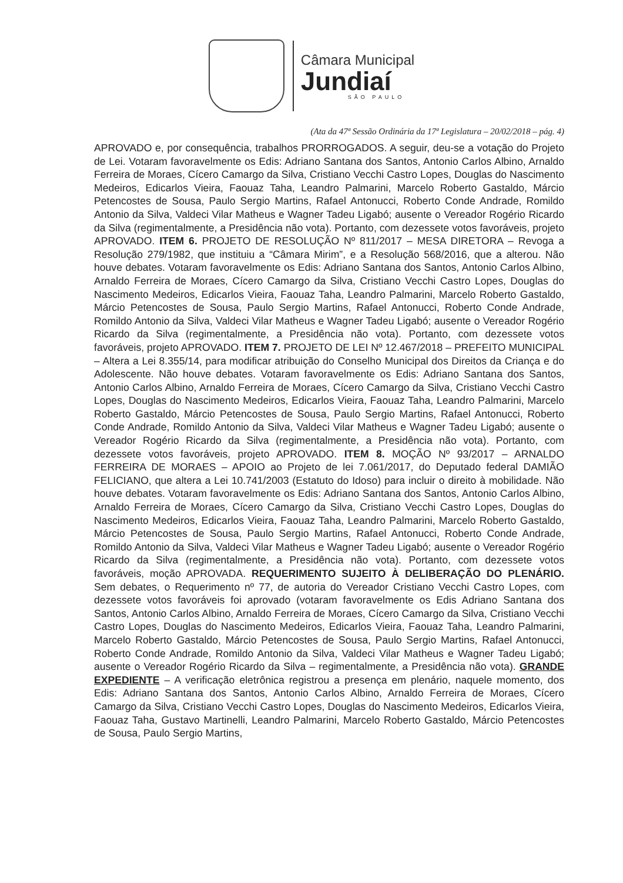Câmara Municipal
Jundiaí
SÃO PAULO
(Ata da 47ª Sessão Ordinária da 17ª Legislatura – 20/02/2018 – pág. 4)
APROVADO e, por consequência, trabalhos PRORROGADOS. A seguir, deu-se a votação do Projeto de Lei. Votaram favoravelmente os Edis: Adriano Santana dos Santos, Antonio Carlos Albino, Arnaldo Ferreira de Moraes, Cícero Camargo da Silva, Cristiano Vecchi Castro Lopes, Douglas do Nascimento Medeiros, Edicarlos Vieira, Faouaz Taha, Leandro Palmarini, Marcelo Roberto Gastaldo, Márcio Petencostes de Sousa, Paulo Sergio Martins, Rafael Antonucci, Roberto Conde Andrade, Romildo Antonio da Silva, Valdeci Vilar Matheus e Wagner Tadeu Ligabó; ausente o Vereador Rogério Ricardo da Silva (regimentalmente, a Presidência não vota). Portanto, com dezessete votos favoráveis, projeto APROVADO. ITEM 6. PROJETO DE RESOLUÇÃO Nº 811/2017 – MESA DIRETORA – Revoga a Resolução 279/1982, que instituiu a “Câmara Mirim”, e a Resolução 568/2016, que a alterou. Não houve debates. Votaram favoravelmente os Edis: Adriano Santana dos Santos, Antonio Carlos Albino, Arnaldo Ferreira de Moraes, Cícero Camargo da Silva, Cristiano Vecchi Castro Lopes, Douglas do Nascimento Medeiros, Edicarlos Vieira, Faouaz Taha, Leandro Palmarini, Marcelo Roberto Gastaldo, Márcio Petencostes de Sousa, Paulo Sergio Martins, Rafael Antonucci, Roberto Conde Andrade, Romildo Antonio da Silva, Valdeci Vilar Matheus e Wagner Tadeu Ligabó; ausente o Vereador Rogério Ricardo da Silva (regimentalmente, a Presidência não vota). Portanto, com dezessete votos favoráveis, projeto APROVADO. ITEM 7. PROJETO DE LEI Nº 12.467/2018 – PREFEITO MUNICIPAL – Altera a Lei 8.355/14, para modificar atribuição do Conselho Municipal dos Direitos da Criança e do Adolescente. Não houve debates. Votaram favoravelmente os Edis: Adriano Santana dos Santos, Antonio Carlos Albino, Arnaldo Ferreira de Moraes, Cícero Camargo da Silva, Cristiano Vecchi Castro Lopes, Douglas do Nascimento Medeiros, Edicarlos Vieira, Faouaz Taha, Leandro Palmarini, Marcelo Roberto Gastaldo, Márcio Petencostes de Sousa, Paulo Sergio Martins, Rafael Antonucci, Roberto Conde Andrade, Romildo Antonio da Silva, Valdeci Vilar Matheus e Wagner Tadeu Ligabó; ausente o Vereador Rogério Ricardo da Silva (regimentalmente, a Presidência não vota). Portanto, com dezessete votos favoráveis, projeto APROVADO. ITEM 8. MOÇÃO Nº 93/2017 – ARNALDO FERREIRA DE MORAES – APOIO ao Projeto de lei 7.061/2017, do Deputado federal DAMIÃO FELICIANO, que altera a Lei 10.741/2003 (Estatuto do Idoso) para incluir o direito à mobilidade. Não houve debates. Votaram favoravelmente os Edis: Adriano Santana dos Santos, Antonio Carlos Albino, Arnaldo Ferreira de Moraes, Cícero Camargo da Silva, Cristiano Vecchi Castro Lopes, Douglas do Nascimento Medeiros, Edicarlos Vieira, Faouaz Taha, Leandro Palmarini, Marcelo Roberto Gastaldo, Márcio Petencostes de Sousa, Paulo Sergio Martins, Rafael Antonucci, Roberto Conde Andrade, Romildo Antonio da Silva, Valdeci Vilar Matheus e Wagner Tadeu Ligabó; ausente o Vereador Rogério Ricardo da Silva (regimentalmente, a Presidência não vota). Portanto, com dezessete votos favoráveis, moção APROVADA. REQUERIMENTO SUJEITO À DELIBERAÇÃO DO PLENÁRIO. Sem debates, o Requerimento nº 77, de autoria do Vereador Cristiano Vecchi Castro Lopes, com dezessete votos favoráveis foi aprovado (votaram favoravelmente os Edis Adriano Santana dos Santos, Antonio Carlos Albino, Arnaldo Ferreira de Moraes, Cícero Camargo da Silva, Cristiano Vecchi Castro Lopes, Douglas do Nascimento Medeiros, Edicarlos Vieira, Faouaz Taha, Leandro Palmarini, Marcelo Roberto Gastaldo, Márcio Petencostes de Sousa, Paulo Sergio Martins, Rafael Antonucci, Roberto Conde Andrade, Romildo Antonio da Silva, Valdeci Vilar Matheus e Wagner Tadeu Ligabó; ausente o Vereador Rogério Ricardo da Silva – regimentalmente, a Presidência não vota). GRANDE EXPEDIENTE – A verificação eletrônica registrou a presença em plenário, naquele momento, dos Edis: Adriano Santana dos Santos, Antonio Carlos Albino, Arnaldo Ferreira de Moraes, Cícero Camargo da Silva, Cristiano Vecchi Castro Lopes, Douglas do Nascimento Medeiros, Edicarlos Vieira, Faouaz Taha, Gustavo Martinelli, Leandro Palmarini, Marcelo Roberto Gastaldo, Márcio Petencostes de Sousa, Paulo Sergio Martins,